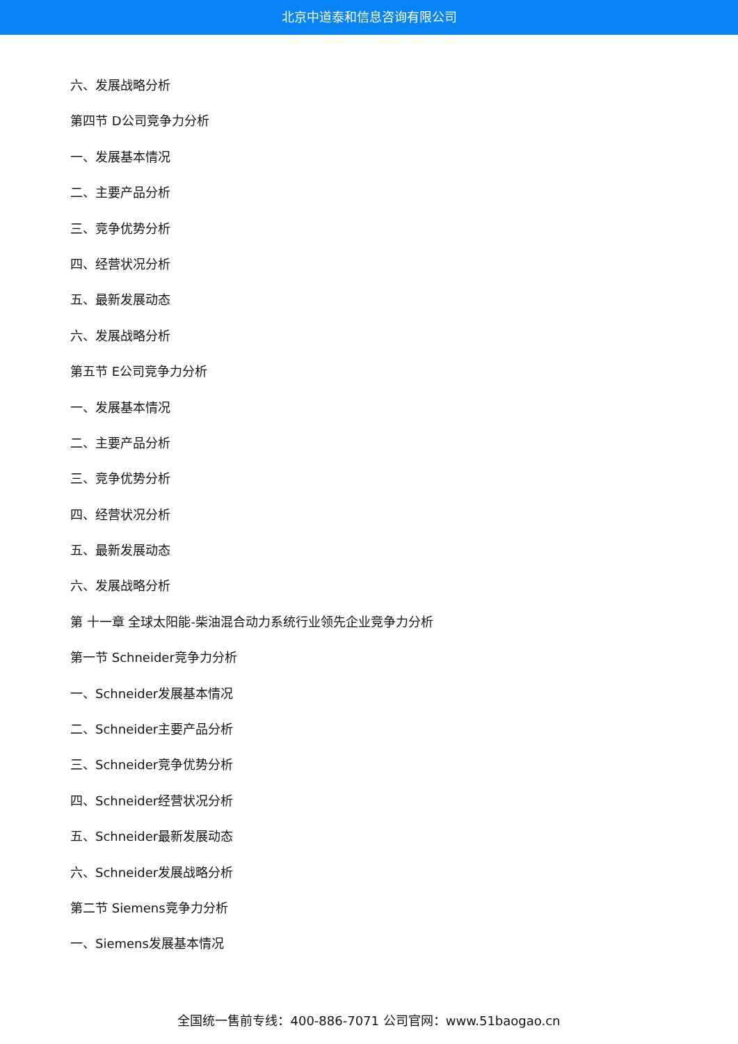北京中道泰和信息咨询有限公司
六、发展战略分析
第四节 D公司竞争力分析
一、发展基本情况
二、主要产品分析
三、竞争优势分析
四、经营状况分析
五、最新发展动态
六、发展战略分析
第五节 E公司竞争力分析
一、发展基本情况
二、主要产品分析
三、竞争优势分析
四、经营状况分析
五、最新发展动态
六、发展战略分析
第 十一章 全球太阳能-柴油混合动力系统行业领先企业竞争力分析
第一节 Schneider竞争力分析
一、Schneider发展基本情况
二、Schneider主要产品分析
三、Schneider竞争优势分析
四、Schneider经营状况分析
五、Schneider最新发展动态
六、Schneider发展战略分析
第二节 Siemens竞争力分析
一、Siemens发展基本情况
全国统一售前专线：400-886-7071 公司官网：www.51baogao.cn